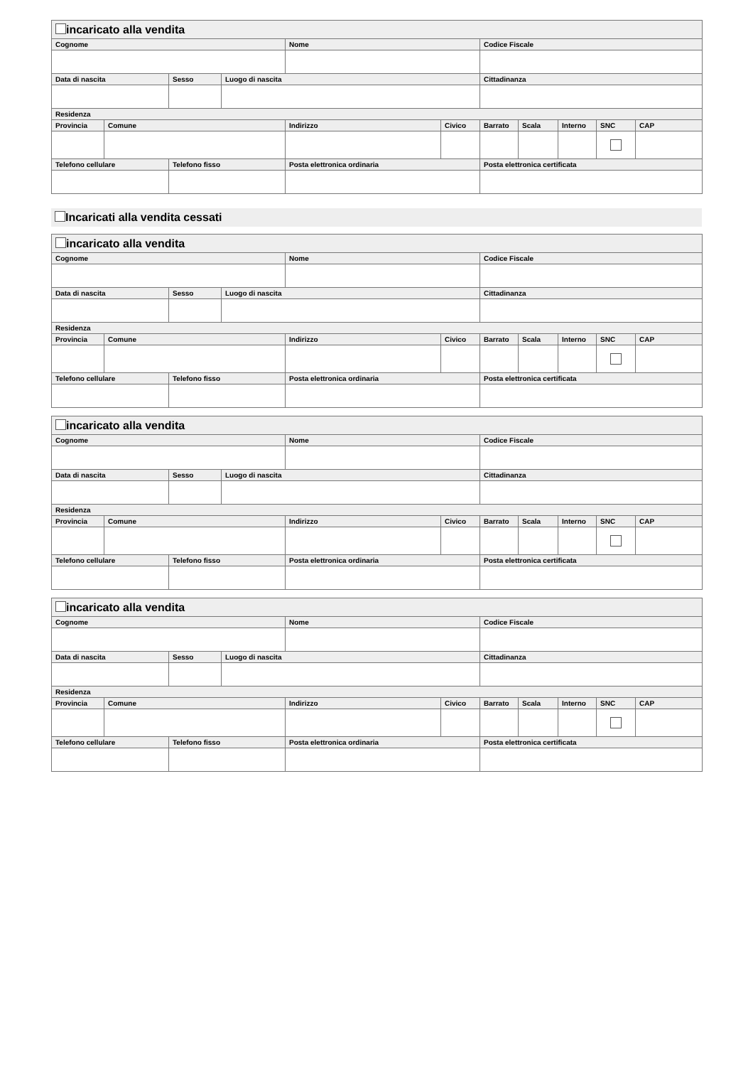| incaricato alla vendita | | | | | | | | | | |
| Cognome | | | | Nome | | Codice Fiscale | | | | |
| Data di nascita | | Sesso | Luogo di nascita | | | Cittadinanza | | | | |
| Residenza | | | | | | | | | | |
| Provincia | Comune | | | Indirizzo | Civico | Barrato | Scala | Interno | SNC | CAP |
| Telefono cellulare | | Telefono fisso | | Posta elettronica ordinaria | | Posta elettronica certificata | | | | |
Incaricati alla vendita cessati
| incaricato alla vendita | | | | | | | | | | |
| Cognome | | | | Nome | | Codice Fiscale | | | | |
| Data di nascita | | Sesso | Luogo di nascita | | | Cittadinanza | | | | |
| Residenza | | | | | | | | | | |
| Provincia | Comune | | | Indirizzo | Civico | Barrato | Scala | Interno | SNC | CAP |
| Telefono cellulare | | Telefono fisso | | Posta elettronica ordinaria | | Posta elettronica certificata | | | | |
| incaricato alla vendita | | | | | | | | | | |
| Cognome | | | | Nome | | Codice Fiscale | | | | |
| Data di nascita | | Sesso | Luogo di nascita | | | Cittadinanza | | | | |
| Residenza | | | | | | | | | | |
| Provincia | Comune | | | Indirizzo | Civico | Barrato | Scala | Interno | SNC | CAP |
| Telefono cellulare | | Telefono fisso | | Posta elettronica ordinaria | | Posta elettronica certificata | | | | |
| incaricato alla vendita | | | | | | | | | | |
| Cognome | | | | Nome | | Codice Fiscale | | | | |
| Data di nascita | | Sesso | Luogo di nascita | | | Cittadinanza | | | | |
| Residenza | | | | | | | | | | |
| Provincia | Comune | | | Indirizzo | Civico | Barrato | Scala | Interno | SNC | CAP |
| Telefono cellulare | | Telefono fisso | | Posta elettronica ordinaria | | Posta elettronica certificata | | | | |